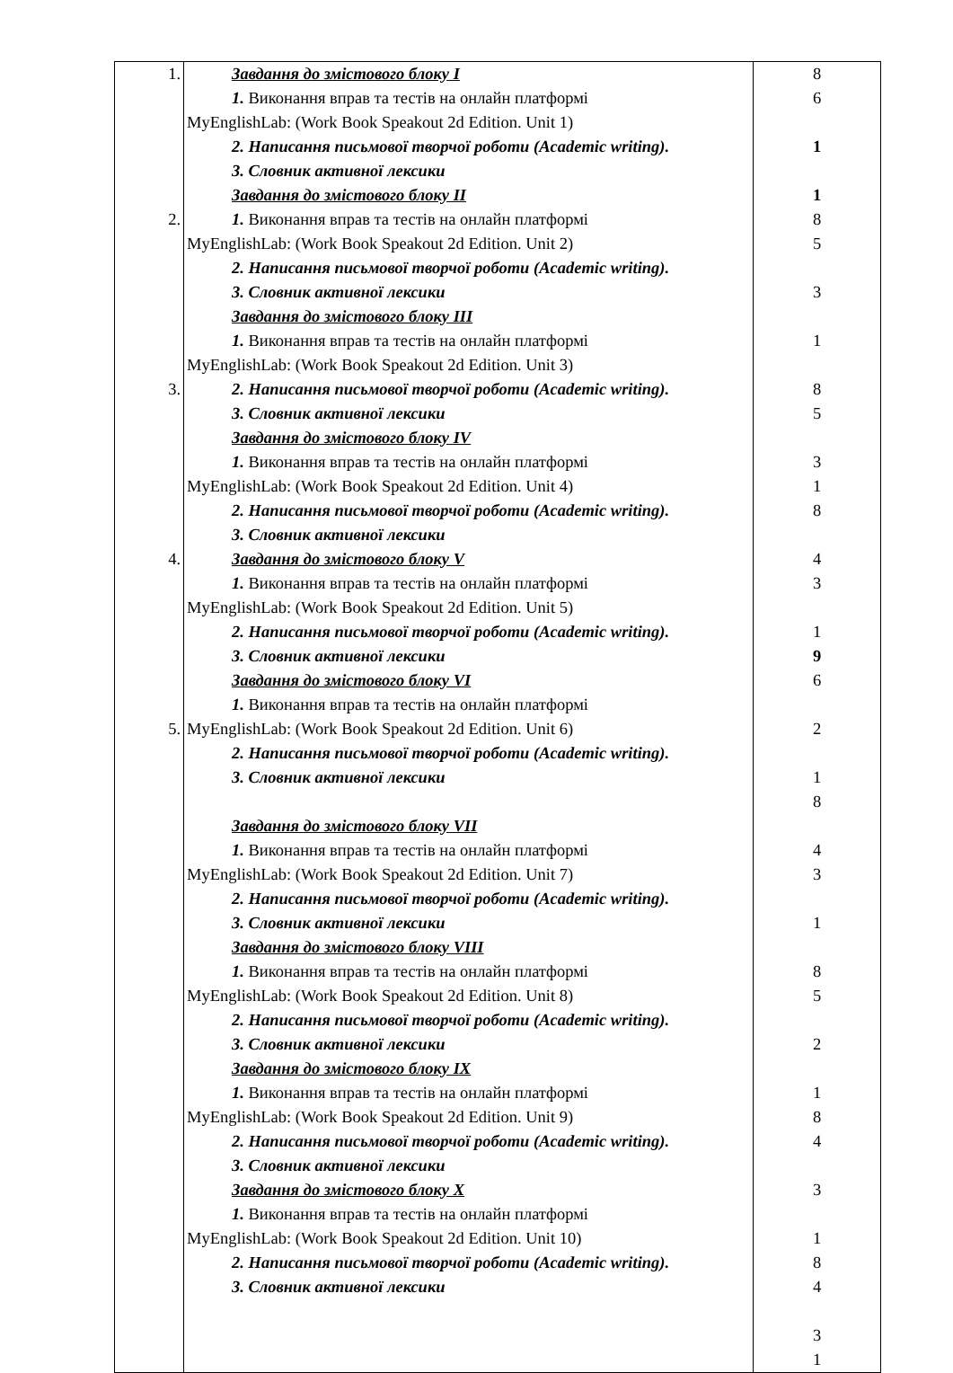| 1. 2. 3. 4. 5. | Завдання до змістового блоку I 1. Виконання вправ та тестів на онлайн платформі MyEnglishLab: (Work Book Speakout 2d Edition. Unit 1) 2. Написання письмової творчої роботи (Academic writing). 3. Словник активної лексики Завдання до змістового блоку II 1. Виконання вправ та тестів на онлайн платформі MyEnglishLab: (Work Book Speakout 2d Edition. Unit 2) 2. Написання письмової творчої роботи (Academic writing). 3. Словник активної лексики Завдання до змістового блоку III 1. Виконання вправ та тестів на онлайн платформі MyEnglishLab: (Work Book Speakout 2d Edition. Unit 3) 2. Написання письмової творчої роботи (Academic writing). 3. Словник активної лексики Завдання до змістового блоку IV 1. Виконання вправ та тестів на онлайн платформі MyEnglishLab: (Work Book Speakout 2d Edition. Unit 4) 2. Написання письмової творчої роботи (Academic writing). 3. Словник активної лексики Завдання до змістового блоку V 1. Виконання вправ та тестів на онлайн платформі MyEnglishLab: (Work Book Speakout 2d Edition. Unit 5) 2. Написання письмової творчої роботи (Academic writing). 3. Словник активної лексики Завдання до змістового блоку VI 1. Виконання вправ та тестів на онлайн платформі MyEnglishLab: (Work Book Speakout 2d Edition. Unit 6) 2. Написання письмової творчої роботи (Academic writing). 3. Словник активної лексики Завдання до змістового блоку VII 1. Виконання вправ та тестів на онлайн платформі MyEnglishLab: (Work Book Speakout 2d Edition. Unit 7) 2. Написання письмової творчої роботи (Academic writing). 3. Словник активної лексики Завдання до змістового блоку VIII 1. Виконання вправ та тестів на онлайн платформі MyEnglishLab: (Work Book Speakout 2d Edition. Unit 8) 2. Написання письмової творчої роботи (Academic writing). 3. Словник активної лексики Завдання до змістового блоку IX 1. Виконання вправ та тестів на онлайн платформі MyEnglishLab: (Work Book Speakout 2d Edition. Unit 9) 2. Написання письмової творчої роботи (Academic writing). 3. Словник активної лексики Завдання до змістового блоку X 1. Виконання вправ та тестів на онлайн платформі MyEnglishLab: (Work Book Speakout 2d Edition. Unit 10) 2. Написання письмової творчої роботи (Academic writing). 3. Словник активної лексики | 8 6 1 1 8 5 3 1 8 5 3 1 8 4 3 1 9 6 2 1 8 4 3 1 8 5 2 1 8 4 3 1 8 4 3 1 |